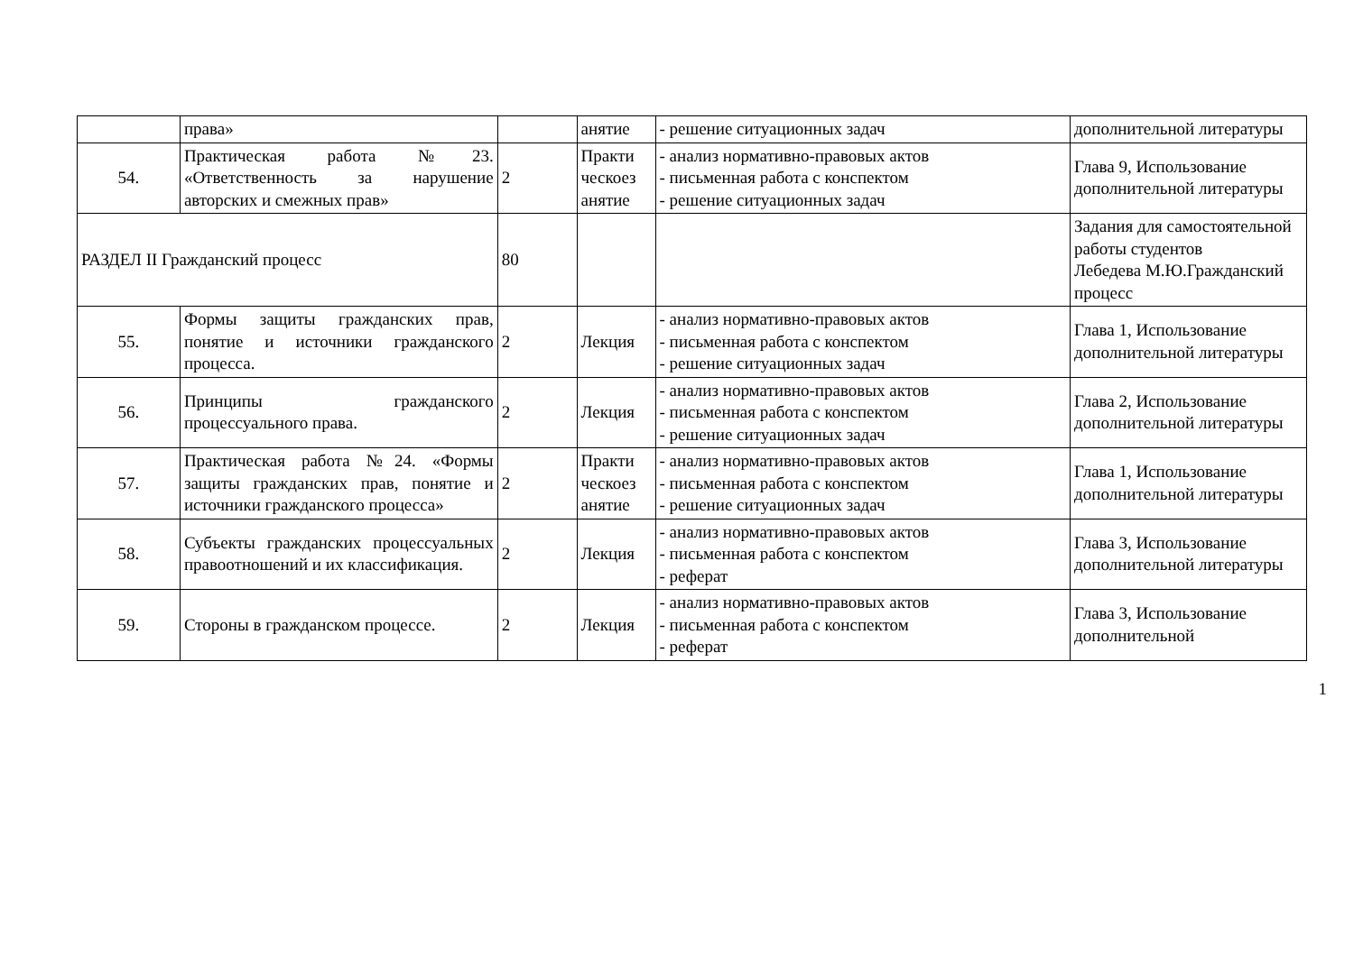| | права» | | анятие | - решение ситуационных задач | дополнительной литературы |
| 54. | Практическая работа №23. «Ответственность за нарушение авторских и смежных прав» | 2 | Практи ческоез анятие | - анализ нормативно-правовых актов - письменная работа с конспектом - решение ситуационных задач | Глава 9, Использование дополнительной литературы |
| РАЗДЕЛ II Гражданский процесс | | 80 | | | Задания для самостоятельной работы студентов Лебедева М.Ю.Гражданский процесс |
| 55. | Формы защиты гражданских прав, понятие и источники гражданского процесса. | 2 | Лекция | - анализ нормативно-правовых актов - письменная работа с конспектом - решение ситуационных задач | Глава 1, Использование дополнительной литературы |
| 56. | Принципы гражданского процессуального права. | 2 | Лекция | - анализ нормативно-правовых актов - письменная работа с конспектом - решение ситуационных задач | Глава 2, Использование дополнительной литературы |
| 57. | Практическая работа №24. «Формы защиты гражданских прав, понятие и источники гражданского процесса» | 2 | Практи ческоез анятие | - анализ нормативно-правовых актов - письменная работа с конспектом - решение ситуационных задач | Глава 1, Использование дополнительной литературы |
| 58. | Субъекты гражданских процессуальных правоотношений и их классификация. | 2 | Лекция | - анализ нормативно-правовых актов - письменная работа с конспектом - реферат | Глава 3, Использование дополнительной литературы |
| 59. | Стороны в гражданском процессе. | 2 | Лекция | - анализ нормативно-правовых актов - письменная работа с конспектом - реферат | Глава 3, Использование дополнительной |
1